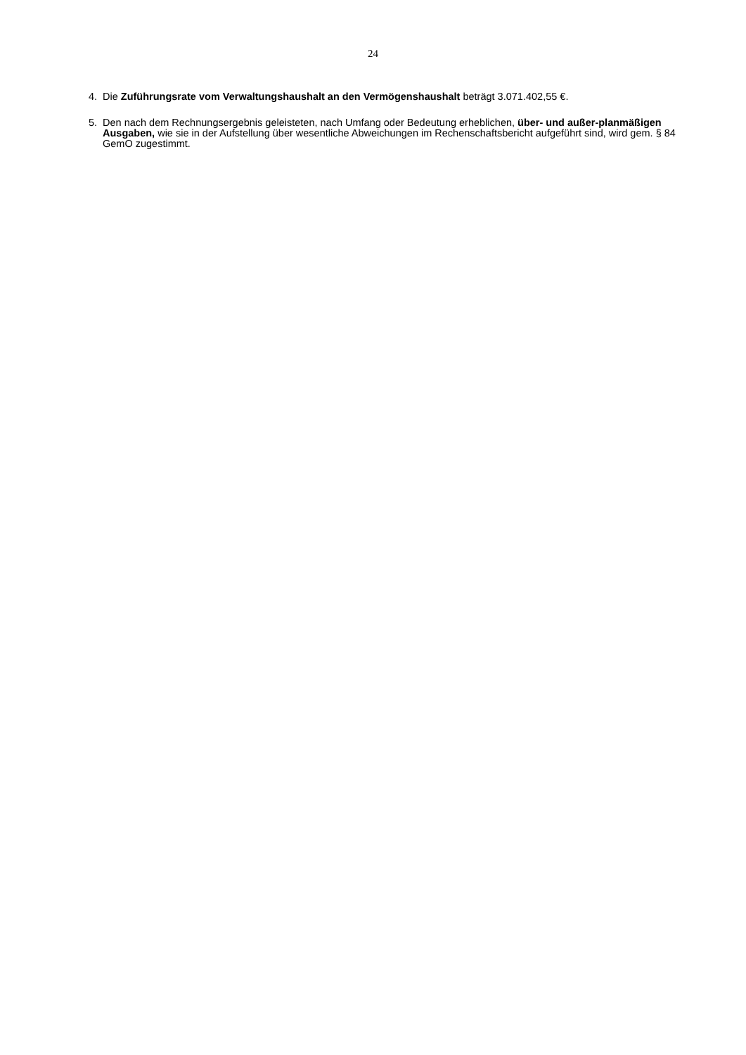24
4. Die Zuführungsrate vom Verwaltungshaushalt an den Vermögenshaushalt beträgt 3.071.402,55 €.
5. Den nach dem Rechnungsergebnis geleisteten, nach Umfang oder Bedeutung erheblichen, über- und außer-planmäßigen Ausgaben, wie sie in der Aufstellung über wesentliche Abweichungen im Rechenschaftsbericht aufgeführt sind, wird gem. § 84 GemO zugestimmt.